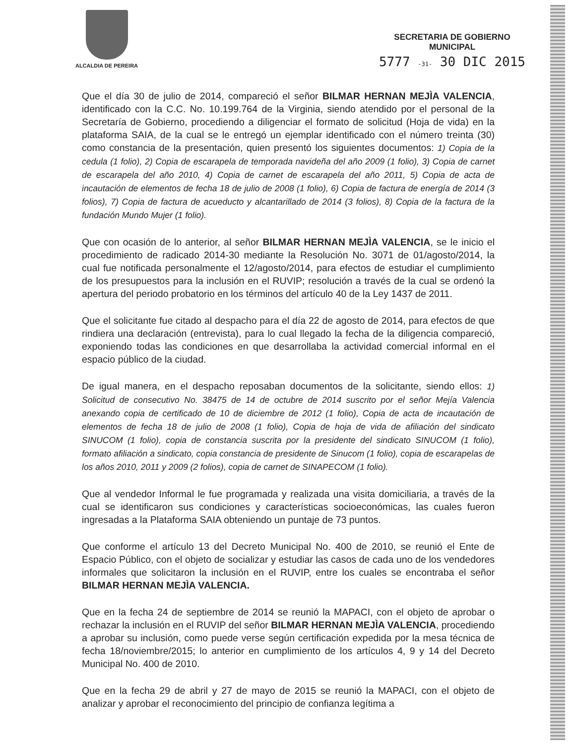ALCALDIA DE PEREIRA
SECRETARIA DE GOBIERNO
MUNICIPAL
5777 -31- 30 DIC 2015
Que el día 30 de julio de 2014, compareció el señor BILMAR HERNAN MEJÌA VALENCIA, identificado con la C.C. No. 10.199.764 de la Virginia, siendo atendido por el personal de la Secretaría de Gobierno, procediendo a diligenciar el formato de solicitud (Hoja de vida) en la plataforma SAIA, de la cual se le entregó un ejemplar identificado con el número treinta (30) como constancia de la presentación, quien presentó los siguientes documentos: 1) Copia de la cedula (1 folio), 2) Copia de escarapela de temporada navideña del año 2009 (1 folio), 3) Copia de carnet de escarapela del año 2010, 4) Copia de carnet de escarapela del año 2011, 5) Copia de acta de incautación de elementos de fecha 18 de julio de 2008 (1 folio), 6) Copia de factura de energía de 2014 (3 folios), 7) Copia de factura de acueducto y alcantarillado de 2014 (3 folios), 8) Copia de la factura de la fundación Mundo Mujer (1 folio).
Que con ocasión de lo anterior, al señor BILMAR HERNAN MEJÌA VALENCIA, se le inicio el procedimiento de radicado 2014-30 mediante la Resolución No. 3071 de 01/agosto/2014, la cual fue notificada personalmente el 12/agosto/2014, para efectos de estudiar el cumplimiento de los presupuestos para la inclusión en el RUVIP; resolución a través de la cual se ordenó la apertura del periodo probatorio en los términos del artículo 40 de la Ley 1437 de 2011.
Que el solicitante fue citado al despacho para el día 22 de agosto de 2014, para efectos de que rindiera una declaración (entrevista), para lo cual llegado la fecha de la diligencia compareció, exponiendo todas las condiciones en que desarrollaba la actividad comercial informal en el espacio público de la ciudad.
De igual manera, en el despacho reposaban documentos de la solicitante, siendo ellos: 1) Solicitud de consecutivo No. 38475 de 14 de octubre de 2014 suscrito por el señor Mejía Valencia anexando copia de certificado de 10 de diciembre de 2012 (1 folio), Copia de acta de incautación de elementos de fecha 18 de julio de 2008 (1 folio), Copia de hoja de vida de afiliación del sindicato SINUCOM (1 folio), copia de constancia suscrita por la presidente del sindicato SINUCOM (1 folio), formato afiliación a sindicato, copia constancia de presidente de Sinucom (1 folio), copia de escarapelas de los años 2010, 2011 y 2009 (2 folios), copia de carnet de SINAPECOM (1 folio).
Que al vendedor Informal le fue programada y realizada una visita domiciliaria, a través de la cual se identificaron sus condiciones y características socioeconómicas, las cuales fueron ingresadas a la Plataforma SAIA obteniendo un puntaje de 73 puntos.
Que conforme el artículo 13 del Decreto Municipal No. 400 de 2010, se reunió el Ente de Espacio Público, con el objeto de socializar y estudiar las casos de cada uno de los vendedores informales que solicitaron la inclusión en el RUVIP, entre los cuales se encontraba el señor BILMAR HERNAN MEJÌA VALENCIA.
Que en la fecha 24 de septiembre de 2014 se reunió la MAPACI, con el objeto de aprobar o rechazar la inclusión en el RUVIP del señor BILMAR HERNAN MEJÌA VALENCIA, procediendo a aprobar su inclusión, como puede verse según certificación expedida por la mesa técnica de fecha 18/noviembre/2015; lo anterior en cumplimiento de los artículos 4, 9 y 14 del Decreto Municipal No. 400 de 2010.
Que en la fecha 29 de abril y 27 de mayo de 2015 se reunió la MAPACI, con el objeto de analizar y aprobar el reconocimiento del principio de confianza legítima a